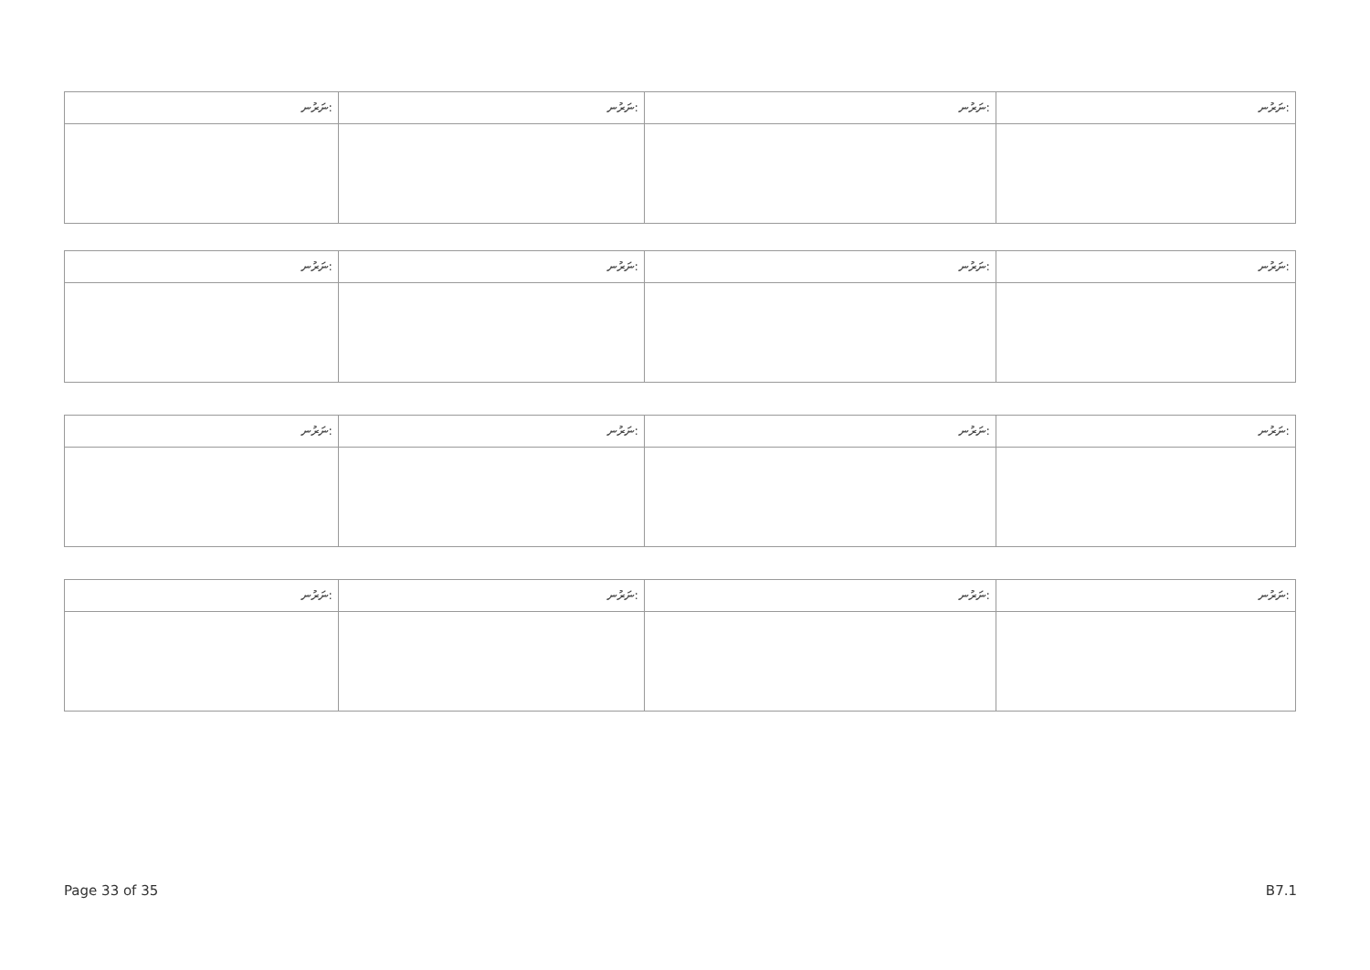| ނަރުނ: | ނަރުނ: | ނަރުނ: | ނަރުނ: |
| --- | --- | --- | --- |
| ނަރުނ: | ނަރުނ: | ނަރުނ: | ނަރުނ: |
| --- | --- | --- | --- |
| ނަރުނ: | ނަރުނ: | ނަރުނ: | ނަރުނ: |
| --- | --- | --- | --- |
| ނަރުނ: | ނަރުނ: | ނަރުނ: | ނަރުނ: |
| --- | --- | --- | --- |
Page 33 of 35 B7.1